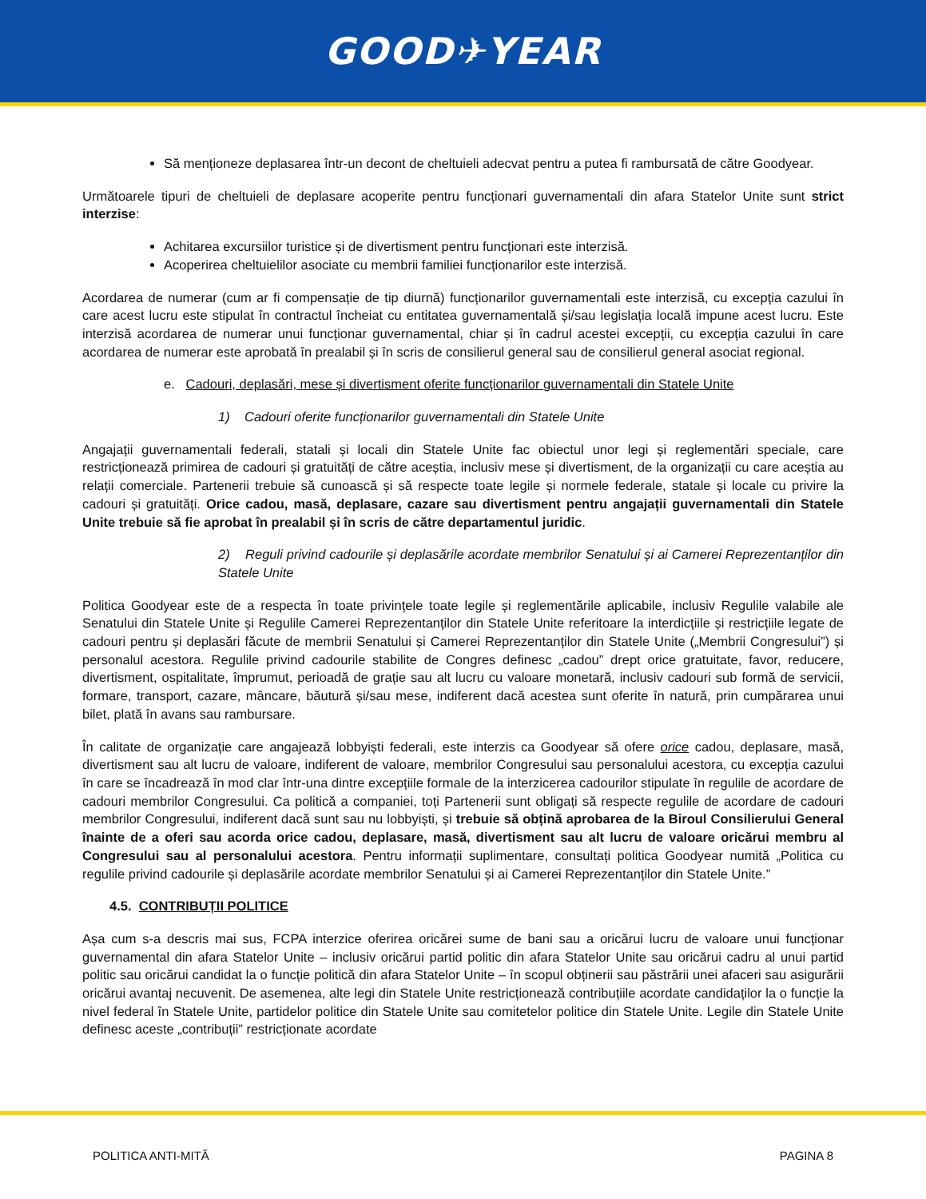GOOD✈YEAR
Să menționeze deplasarea într-un decont de cheltuieli adecvat pentru a putea fi rambursată de către Goodyear.
Următoarele tipuri de cheltuieli de deplasare acoperite pentru funcționari guvernamentali din afara Statelor Unite sunt strict interzise:
Achitarea excursiilor turistice și de divertisment pentru funcționari este interzisă.
Acoperirea cheltuielilor asociate cu membrii familiei funcționarilor este interzisă.
Acordarea de numerar (cum ar fi compensație de tip diurnă) funcționarilor guvernamentali este interzisă, cu excepția cazului în care acest lucru este stipulat în contractul încheiat cu entitatea guvernamentală și/sau legislația locală impune acest lucru. Este interzisă acordarea de numerar unui funcționar guvernamental, chiar și în cadrul acestei excepții, cu excepția cazului în care acordarea de numerar este aprobată în prealabil și în scris de consilierul general sau de consilierul general asociat regional.
e. Cadouri, deplasări, mese și divertisment oferite funcționarilor guvernamentali din Statele Unite
1) Cadouri oferite funcționarilor guvernamentali din Statele Unite
Angajații guvernamentali federali, statali și locali din Statele Unite fac obiectul unor legi și reglementări speciale, care restricționează primirea de cadouri și gratuități de către aceștia, inclusiv mese și divertisment, de la organizații cu care aceștia au relații comerciale. Partenerii trebuie să cunoască și să respecte toate legile și normele federale, statale și locale cu privire la cadouri și gratuități. Orice cadou, masă, deplasare, cazare sau divertisment pentru angajații guvernamentali din Statele Unite trebuie să fie aprobat în prealabil și în scris de către departamentul juridic.
2) Reguli privind cadourile și deplasările acordate membrilor Senatului și ai Camerei Reprezentanților din Statele Unite
Politica Goodyear este de a respecta în toate privințele toate legile și reglementările aplicabile, inclusiv Regulile valabile ale Senatului din Statele Unite și Regulile Camerei Reprezentanților din Statele Unite referitoare la interdicțiile și restricțiile legate de cadouri pentru și deplasări făcute de membrii Senatului și Camerei Reprezentanților din Statele Unite („Membrii Congresului”) și personalul acestora. Regulile privind cadourile stabilite de Congres definesc „cadou” drept orice gratuitate, favor, reducere, divertisment, ospitalitate, împrumut, perioadă de grație sau alt lucru cu valoare monetară, inclusiv cadouri sub formă de servicii, formare, transport, cazare, mâncare, băutură și/sau mese, indiferent dacă acestea sunt oferite în natură, prin cumpărarea unui bilet, plată în avans sau rambursare.
În calitate de organizație care angajează lobbyiști federali, este interzis ca Goodyear să ofere orice cadou, deplasare, masă, divertisment sau alt lucru de valoare, indiferent de valoare, membrilor Congresului sau personalului acestora, cu excepția cazului în care se încadrează în mod clar într-una dintre excepțiile formale de la interzicerea cadourilor stipulate în regulile de acordare de cadouri membrilor Congresului. Ca politică a companiei, toți Partenerii sunt obligați să respecte regulile de acordare de cadouri membrilor Congresului, indiferent dacă sunt sau nu lobbyiști, și trebuie să obțină aprobarea de la Biroul Consilierului General înainte de a oferi sau acorda orice cadou, deplasare, masă, divertisment sau alt lucru de valoare oricărui membru al Congresului sau al personalului acestora. Pentru informații suplimentare, consultați politica Goodyear numită „Politica cu regulile privind cadourile și deplasările acordate membrilor Senatului și ai Camerei Reprezentanților din Statele Unite.”
4.5. CONTRIBUȚII POLITICE
Așa cum s-a descris mai sus, FCPA interzice oferirea oricărei sume de bani sau a oricărui lucru de valoare unui funcționar guvernamental din afara Statelor Unite – inclusiv oricărui partid politic din afara Statelor Unite sau oricărui cadru al unui partid politic sau oricărui candidat la o funcție politică din afara Statelor Unite – în scopul obținerii sau păstrării unei afaceri sau asigurării oricărui avantaj necuvenit. De asemenea, alte legi din Statele Unite restricționează contribuțiile acordate candidaților la o funcție la nivel federal în Statele Unite, partidelor politice din Statele Unite sau comitetelor politice din Statele Unite. Legile din Statele Unite definesc aceste „contribuții” restricționate acordate
POLITICA ANTI-MITĂ PAGINA 8